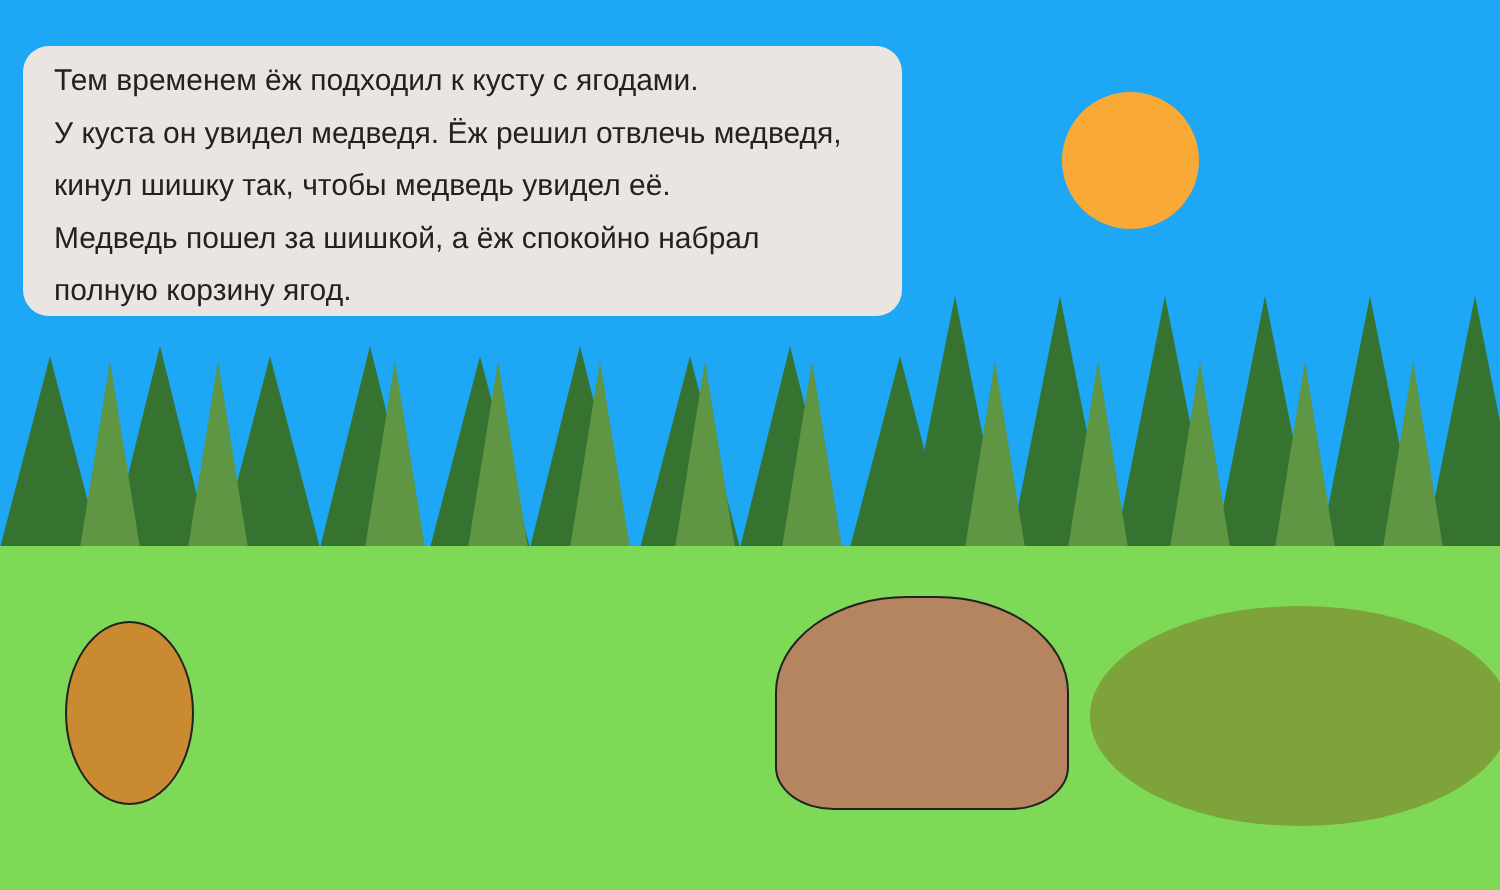Тем временем ёж подходил к кусту с ягодами.
У куста он увидел медведя. Ёж решил отвлечь медведя,
кинул шишку так, чтобы медведь увидел её.
Медведь пошел за шишкой, а ёж спокойно набрал
полную корзину ягод.